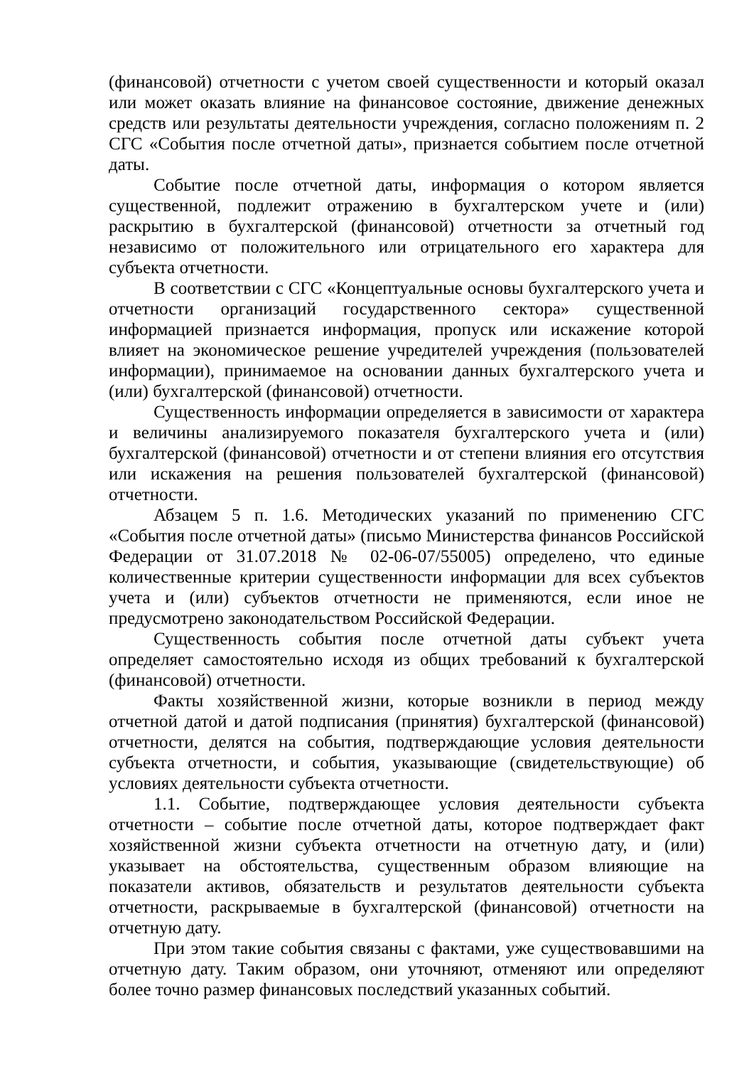(финансовой) отчетности с учетом своей существенности и который оказал или может оказать влияние на финансовое состояние, движение денежных средств или результаты деятельности учреждения, согласно положениям п. 2 СГС «События после отчетной даты», признается событием после отчетной даты.
Событие после отчетной даты, информация о котором является существенной, подлежит отражению в бухгалтерском учете и (или) раскрытию в бухгалтерской (финансовой) отчетности за отчетный год независимо от положительного или отрицательного его характера для субъекта отчетности.
В соответствии с СГС «Концептуальные основы бухгалтерского учета и отчетности организаций государственного сектора» существенной информацией признается информация, пропуск или искажение которой влияет на экономическое решение учредителей учреждения (пользователей информации), принимаемое на основании данных бухгалтерского учета и (или) бухгалтерской (финансовой) отчетности.
Существенность информации определяется в зависимости от характера и величины анализируемого показателя бухгалтерского учета и (или) бухгалтерской (финансовой) отчетности и от степени влияния его отсутствия или искажения на решения пользователей бухгалтерской (финансовой) отчетности.
Абзацем 5 п. 1.6. Методических указаний по применению СГС «События после отчетной даты» (письмо Министерства финансов Российской Федерации от 31.07.2018 № 02-06-07/55005) определено, что единые количественные критерии существенности информации для всех субъектов учета и (или) субъектов отчетности не применяются, если иное не предусмотрено законодательством Российской Федерации.
Существенность события после отчетной даты субъект учета определяет самостоятельно исходя из общих требований к бухгалтерской (финансовой) отчетности.
Факты хозяйственной жизни, которые возникли в период между отчетной датой и датой подписания (принятия) бухгалтерской (финансовой) отчетности, делятся на события, подтверждающие условия деятельности субъекта отчетности, и события, указывающие (свидетельствующие) об условиях деятельности субъекта отчетности.
1.1. Событие, подтверждающее условия деятельности субъекта отчетности – событие после отчетной даты, которое подтверждает факт хозяйственной жизни субъекта отчетности на отчетную дату, и (или) указывает на обстоятельства, существенным образом влияющие на показатели активов, обязательств и результатов деятельности субъекта отчетности, раскрываемые в бухгалтерской (финансовой) отчетности на отчетную дату.
При этом такие события связаны с фактами, уже существовавшими на отчетную дату. Таким образом, они уточняют, отменяют или определяют более точно размер финансовых последствий указанных событий.